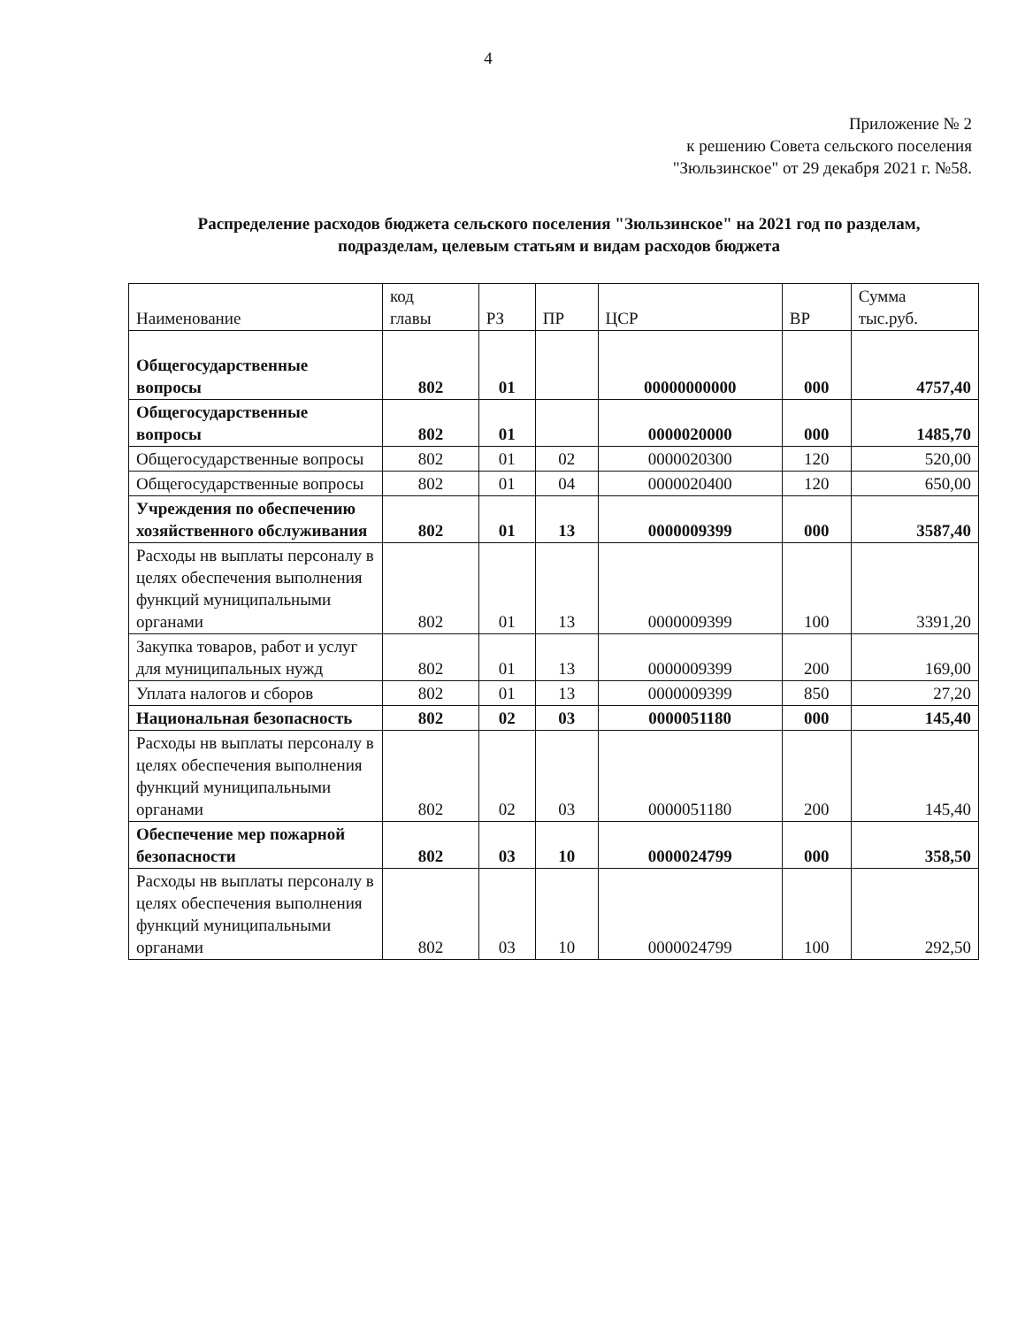4
Приложение № 2
к решению Совета сельского поселения
"Зюльзинское" от 29 декабря 2021 г. №58.
Распределение расходов бюджета сельского поселения "Зюльзинское" на 2021 год по разделам, подразделам, целевым статьям и видам расходов бюджета
| Наименование | код главы | РЗ | ПР | ЦСР | ВР | Сумма тыс.руб. |
| --- | --- | --- | --- | --- | --- | --- |
| Общегосударственные вопросы | 802 | 01 | | 00000000000 | 000 | 4757,40 |
| Общегосударственные вопросы | 802 | 01 | | 0000020000 | 000 | 1485,70 |
| Общегосударственные вопросы | 802 | 01 | 02 | 0000020300 | 120 | 520,00 |
| Общегосударственные вопросы | 802 | 01 | 04 | 0000020400 | 120 | 650,00 |
| Учреждения по обеспечению хозяйственного обслуживания | 802 | 01 | 13 | 0000009399 | 000 | 3587,40 |
| Расходы нв выплаты персоналу в целях обеспечения выполнения функций муниципальными органами | 802 | 01 | 13 | 0000009399 | 100 | 3391,20 |
| Закупка товаров, работ и услуг для муниципальных нужд | 802 | 01 | 13 | 0000009399 | 200 | 169,00 |
| Уплата налогов и сборов | 802 | 01 | 13 | 0000009399 | 850 | 27,20 |
| Национальная безопасность | 802 | 02 | 03 | 0000051180 | 000 | 145,40 |
| Расходы нв выплаты персоналу в целях обеспечения выполнения функций муниципальными органами | 802 | 02 | 03 | 0000051180 | 200 | 145,40 |
| Обеспечение мер пожарной безопасности | 802 | 03 | 10 | 0000024799 | 000 | 358,50 |
| Расходы нв выплаты персоналу в целях обеспечения выполнения функций муниципальными органами | 802 | 03 | 10 | 0000024799 | 100 | 292,50 |